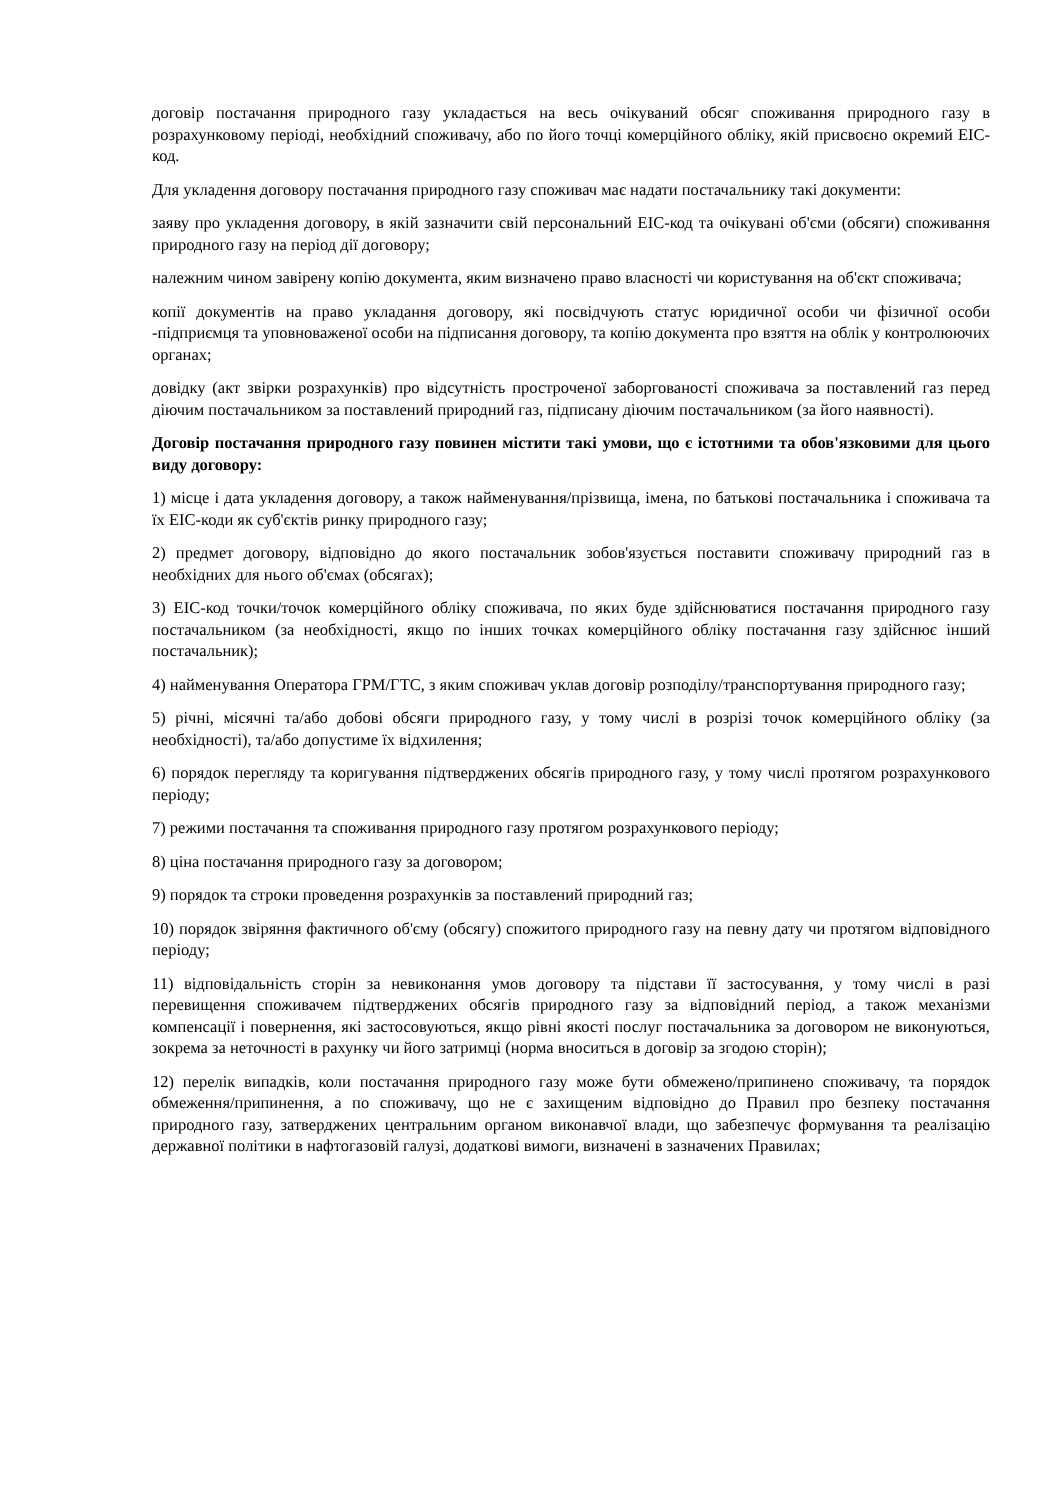договір постачання природного газу укладається на весь очікуваний обсяг споживання природного газу в розрахунковому періоді, необхідний споживачу, або по його точці комерційного обліку, якій присвоєно окремий ЕІС-код.
Для укладення договору постачання природного газу споживач має надати постачальнику такі документи:
заяву про укладення договору, в якій зазначити свій персональний ЕІС-код та очікувані об'єми (обсяги) споживання природного газу на період дії договору;
належним чином завірену копію документа, яким визначено право власності чи користування на об'єкт споживача;
копії документів на право укладання договору, які посвідчують статус юридичної особи чи фізичної особи -підприємця та уповноваженої особи на підписання договору, та копію документа про взяття на облік у контролюючих органах;
довідку (акт звірки розрахунків) про відсутність простроченої заборгованості споживача за поставлений газ перед діючим постачальником за поставлений природний газ, підписану діючим постачальником (за його наявності).
Договір постачання природного газу повинен містити такі умови, що є істотними та обов'язковими для цього виду договору:
1) місце і дата укладення договору, а також найменування/прізвища, імена, по батькові постачальника і споживача та їх ЕІС-коди як суб'єктів ринку природного газу;
2) предмет договору, відповідно до якого постачальник зобов'язується поставити споживачу природний газ в необхідних для нього об'ємах (обсягах);
3) ЕІС-код точки/точок комерційного обліку споживача, по яких буде здійснюватися постачання природного газу постачальником (за необхідності, якщо по інших точках комерційного обліку постачання газу здійснює інший постачальник);
4) найменування Оператора ГРМ/ГТС, з яким споживач уклав договір розподілу/транспортування природного газу;
5) річні, місячні та/або добові обсяги природного газу, у тому числі в розрізі точок комерційного обліку (за необхідності), та/або допустиме їх відхилення;
6) порядок перегляду та коригування підтверджених обсягів природного газу, у тому числі протягом розрахункового періоду;
7) режими постачання та споживання природного газу протягом розрахункового періоду;
8) ціна постачання природного газу за договором;
9) порядок та строки проведення розрахунків за поставлений природний газ;
10) порядок звіряння фактичного об'єму (обсягу) спожитого природного газу на певну дату чи протягом відповідного періоду;
11) відповідальність сторін за невиконання умов договору та підстави її застосування, у тому числі в разі перевищення споживачем підтверджених обсягів природного газу за відповідний період, а також механізми компенсації і повернення, які застосовуються, якщо рівні якості послуг постачальника за договором не виконуються, зокрема за неточності в рахунку чи його затримці (норма вноситься в договір за згодою сторін);
12) перелік випадків, коли постачання природного газу може бути обмежено/припинено споживачу, та порядок обмеження/припинення, а по споживачу, що не є захищеним відповідно до Правил про безпеку постачання природного газу, затверджених центральним органом виконавчої влади, що забезпечує формування та реалізацію державної політики в нафтогазовій галузі, додаткові вимоги, визначені в зазначених Правилах;